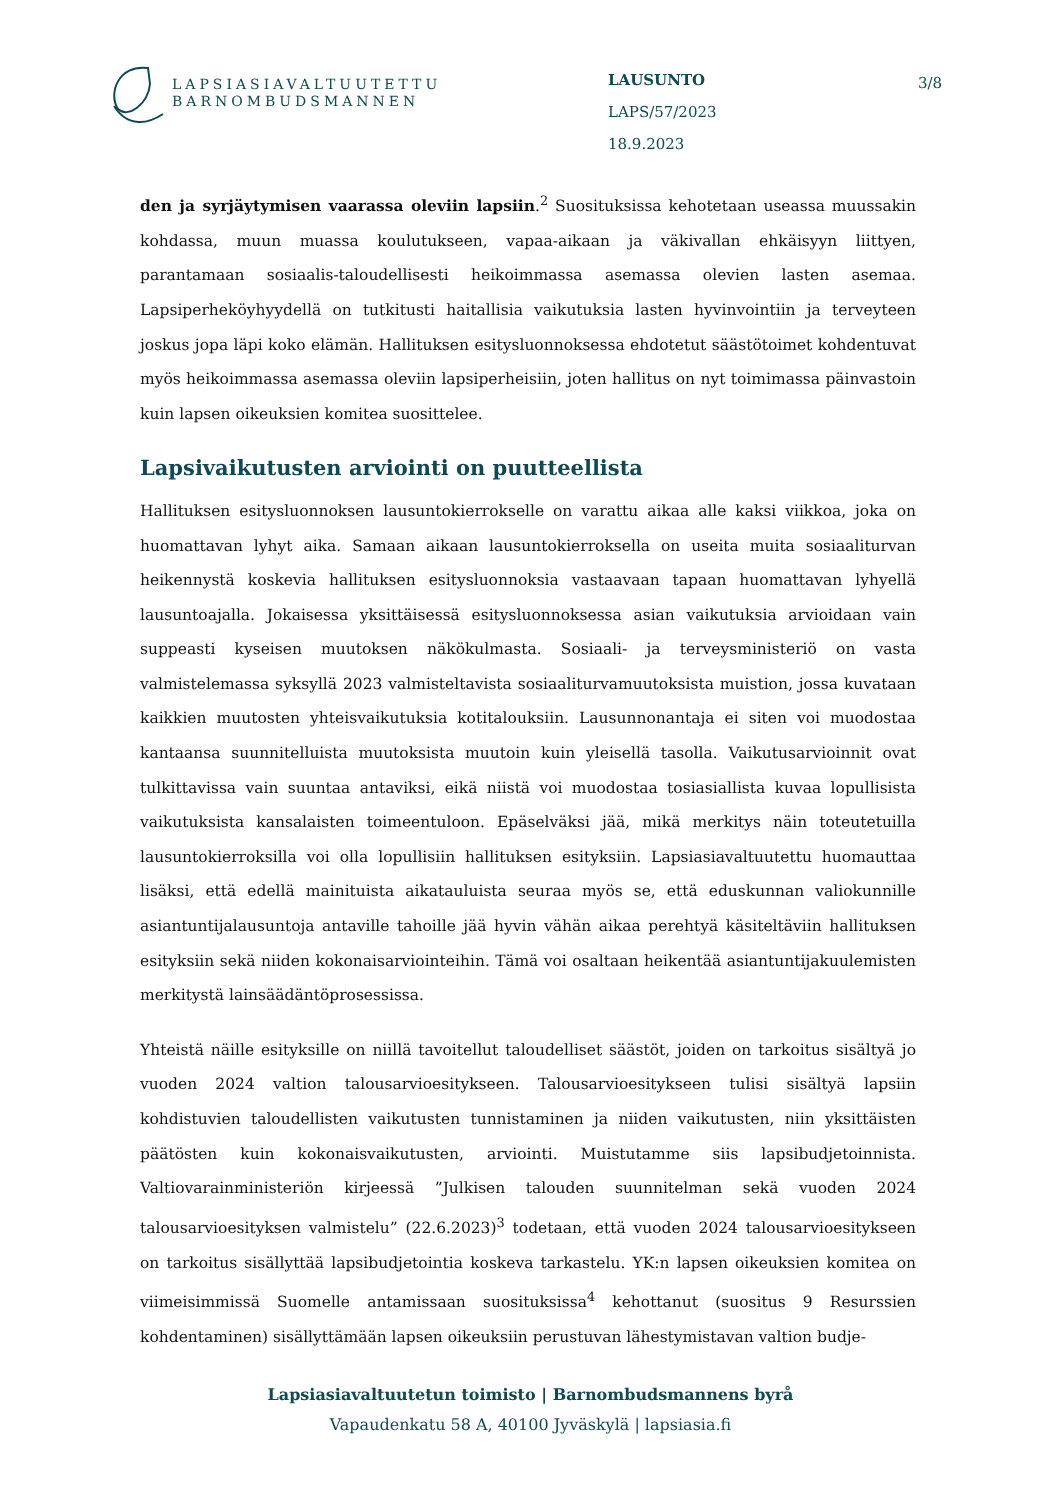LAPSIASIAVALTUUTETTU
BARNOMBUDSMANNEN
LAUSUNTO
LAPS/57/2023
18.9.2023
3/8
den ja syrjäytymisen vaarassa oleviin lapsiin.<sup>2</sup> Suosituksissa kehotetaan useassa muussakin kohdassa, muun muassa koulutukseen, vapaa-aikaan ja väkivallan ehkäisyyn liittyen, parantamaan sosiaalis-taloudellisesti heikoimmassa asemassa olevien lasten asemaa. Lapsiperheköyhyydellä on tutkitusti haitallisia vaikutuksia lasten hyvinvointiin ja terveyteen joskus jopa läpi koko elämän. Hallituksen esitysluonnoksessa ehdotetut säästötoimet kohdentuvat myös heikoimmassa asemassa oleviin lapsiperheisiin, joten hallitus on nyt toimimassa päinvastoin kuin lapsen oikeuksien komitea suosittelee.
Lapsivaikutusten arviointi on puutteellista
Hallituksen esitysluonnoksen lausuntokierrokselle on varattu aikaa alle kaksi viikkoa, joka on huomattavan lyhyt aika. Samaan aikaan lausuntokierroksella on useita muita sosiaaliturvan heikennystä koskevia hallituksen esitysluonnoksia vastaavaan tapaan huomattavan lyhyellä lausuntoajalla. Jokaisessa yksittäisessä esitysluonnoksessa asian vaikutuksia arvioidaan vain suppeasti kyseisen muutoksen näkökulmasta. Sosiaali- ja terveysministeriö on vasta valmistelemassa syksyllä 2023 valmisteltavista sosiaaliturvamuutoksista muistion, jossa kuvataan kaikkien muutosten yhteisvaikutuksia kotitalouksiin. Lausunnonantaja ei siten voi muodostaa kantaansa suunnitelluista muutoksista muutoin kuin yleisellä tasolla. Vaikutusarvioinnit ovat tulkittavissa vain suuntaa antaviksi, eikä niistä voi muodostaa tosiasiallista kuvaa lopullisista vaikutuksista kansalaisten toimeentuloon. Epäselväksi jää, mikä merkitys näin toteutetuilla lausuntokierroksilla voi olla lopullisiin hallituksen esityksiin. Lapsiasiavaltuutettu huomauttaa lisäksi, että edellä mainituista aikatauluista seuraa myös se, että eduskunnan valiokunnille asiantuntijalausuntoja antaville tahoille jää hyvin vähän aikaa perehtyä käsiteltäviin hallituksen esityksiin sekä niiden kokonaisarviointeihin. Tämä voi osaltaan heikentää asiantuntijakuulemisten merkitystä lainsäädäntöprosessissa.
Yhteistä näille esityksille on niillä tavoitellut taloudelliset säästöt, joiden on tarkoitus sisältyä jo vuoden 2024 valtion talousarvioesitykseen. Talousarvioesitykseen tulisi sisältyä lapsiin kohdistuvien taloudellisten vaikutusten tunnistaminen ja niiden vaikutusten, niin yksittäisten päätösten kuin kokonaisvaikutusten, arviointi. Muistutamme siis lapsibudjetoinnista. Valtiovarainministeriön kirjeessä ”Julkisen talouden suunnitelman sekä vuoden 2024 talousarvioesityksen valmistelu” (22.6.2023)<sup>3</sup> todetaan, että vuoden 2024 talousarvioesitykseen on tarkoitus sisällyttää lapsibudjetointia koskeva tarkastelu. YK:n lapsen oikeuksien komitea on viimeisimmissä Suomelle antamissaan suosituksissa<sup>4</sup> kehottanut (suositus 9 Resurssien kohdentaminen) sisällyttämään lapsen oikeuksiin perustuvan lähestymistavan valtion budje-
Lapsiasiavaltuutetun toimisto | Barnombudsmannens byrå
Vapaudenkatu 58 A, 40100 Jyväskylä | lapsiasia.fi